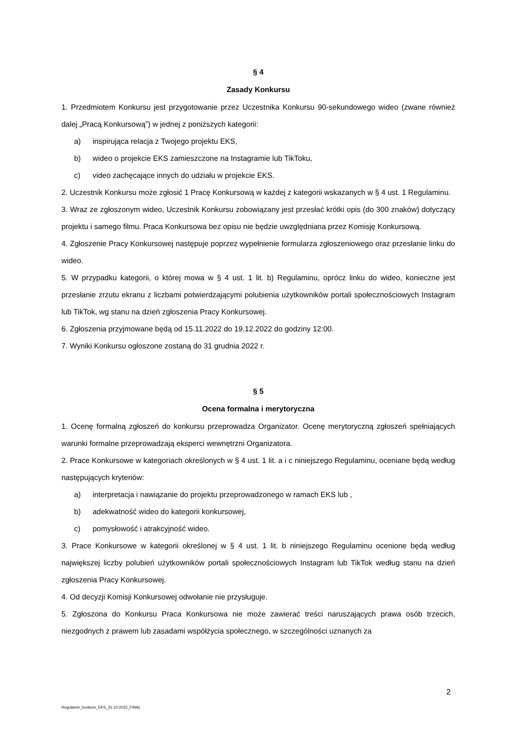§ 4
Zasady Konkursu
1. Przedmiotem Konkursu jest przygotowanie przez Uczestnika Konkursu 90-sekundowego wideo (zwane również dalej „Pracą Konkursową”) w jednej z poniższych kategorii:
a) inspirująca relacja z Twojego projektu EKS,
b) wideo o projekcie EKS zamieszczone na Instagramie lub TikToku,
c) video zachęcające innych do udziału w projekcie EKS.
2. Uczestnik Konkursu może zgłosić 1 Pracę Konkursową w każdej z kategorii wskazanych w § 4 ust. 1 Regulaminu.
3. Wraz ze zgłoszonym wideo, Uczestnik Konkursu zobowiązany jest przesłać krótki opis (do 300 znaków) dotyczący projektu i samego filmu. Praca Konkursowa bez opisu nie będzie uwzględniana przez Komisję Konkursową.
4. Zgłoszenie Pracy Konkursowej następuje poprzez wypełnienie formularza zgłoszeniowego oraz przesłanie linku do wideo.
5. W przypadku kategorii, o której mowa w § 4 ust. 1 lit. b) Regulaminu, oprócz linku do wideo, konieczne jest przesłanie zrzutu ekranu z liczbami potwierdzającymi polubienia użytkowników portali społecznościowych Instagram lub TikTok, wg stanu na dzień zgłoszenia Pracy Konkursowej.
6. Zgłoszenia przyjmowane będą od 15.11.2022 do 19.12.2022 do godziny 12:00.
7. Wyniki Konkursu ogłoszone zostaną do 31 grudnia 2022 r.
§ 5
Ocena formalna i merytoryczna
1. Ocenę formalną zgłoszeń do konkursu przeprowadza Organizator. Ocenę merytoryczną zgłoszeń spełniających warunki formalne przeprowadzają eksperci wewnętrzni Organizatora.
2. Prace Konkursowe w kategoriach określonych w § 4 ust. 1 lit. a i c niniejszego Regulaminu, oceniane będą według następujących kryteriów:
a) interpretacja i nawiązanie do projektu przeprowadzonego w ramach EKS lub ,
b) adekwatność wideo do kategorii konkursowej,
c) pomysłowość i atrakcyjność wideo.
3. Prace Konkursowe w kategorii określonej w § 4 ust. 1 lit. b niniejszego Regulaminu ocenione będą według największej liczby polubień użytkowników portali społecznościowych Instagram lub TikTok według stanu na dzień zgłoszenia Pracy Konkursowej.
4. Od decyzji Komisji Konkursowej odwołanie nie przysługuje.
5. Zgłoszona do Konkursu Praca Konkursowa nie może zawierać treści naruszających prawa osób trzecich, niezgodnych z prawem lub zasadami współżycia społecznego, w szczególności uznanych za
2
Regulamin_konkurs_EKS_31.10.2022_FINAL